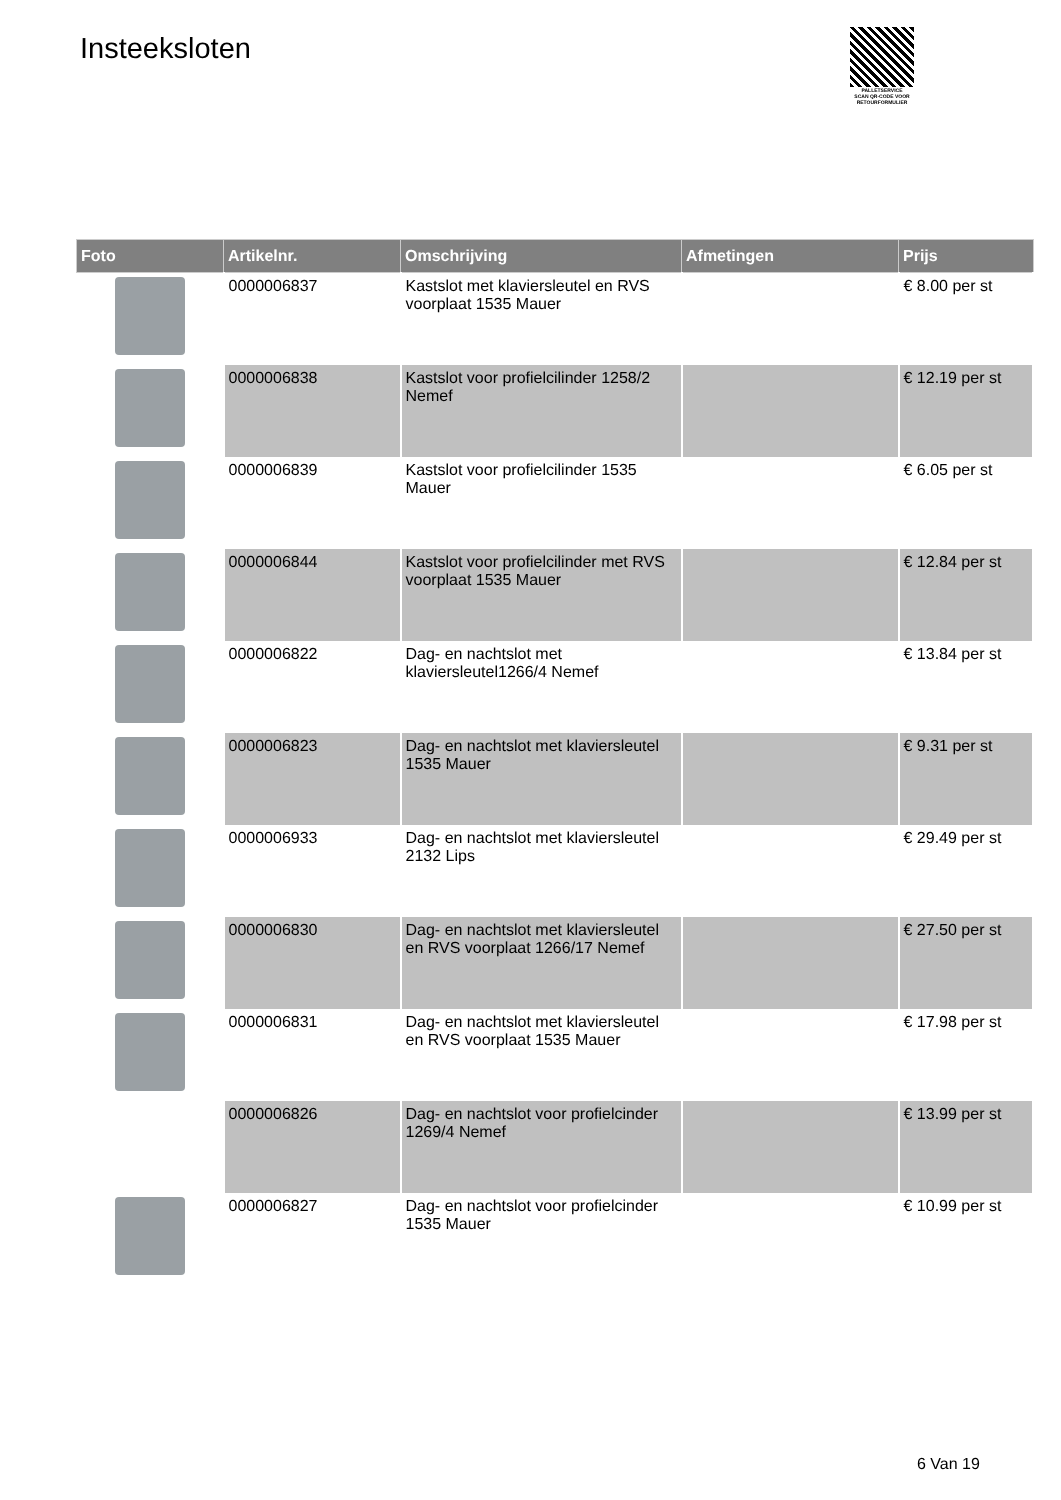Insteeksloten
PALLETSERVICE
SCAN QR-CODE VOOR RETOURFORMULIER
| Foto | Artikelnr. | Omschrijving | Afmetingen | Prijs |
| --- | --- | --- | --- | --- |
| | 0000006837 | Kastslot met klaviersleutel en RVS voorplaat 1535 Mauer | | € 8.00 per st |
| | 0000006838 | Kastslot voor profielcilinder 1258/2 Nemef | | € 12.19 per st |
| | 0000006839 | Kastslot voor profielcilinder 1535 Mauer | | € 6.05 per st |
| | 0000006844 | Kastslot voor profielcilinder met RVS voorplaat 1535 Mauer | | € 12.84 per st |
| | 0000006822 | Dag- en nachtslot met klaviersleutel1266/4 Nemef | | € 13.84 per st |
| | 0000006823 | Dag- en nachtslot met klaviersleutel 1535 Mauer | | € 9.31 per st |
| | 0000006933 | Dag- en nachtslot met klaviersleutel 2132 Lips | | € 29.49 per st |
| | 0000006830 | Dag- en nachtslot met klaviersleutel en RVS voorplaat 1266/17 Nemef | | € 27.50 per st |
| | 0000006831 | Dag- en nachtslot met klaviersleutel en RVS voorplaat 1535 Mauer | | € 17.98 per st |
| | 0000006826 | Dag- en nachtslot voor profielcinder 1269/4 Nemef | | € 13.99 per st |
| | 0000006827 | Dag- en nachtslot voor profielcinder 1535 Mauer | | € 10.99 per st |
6 Van 19